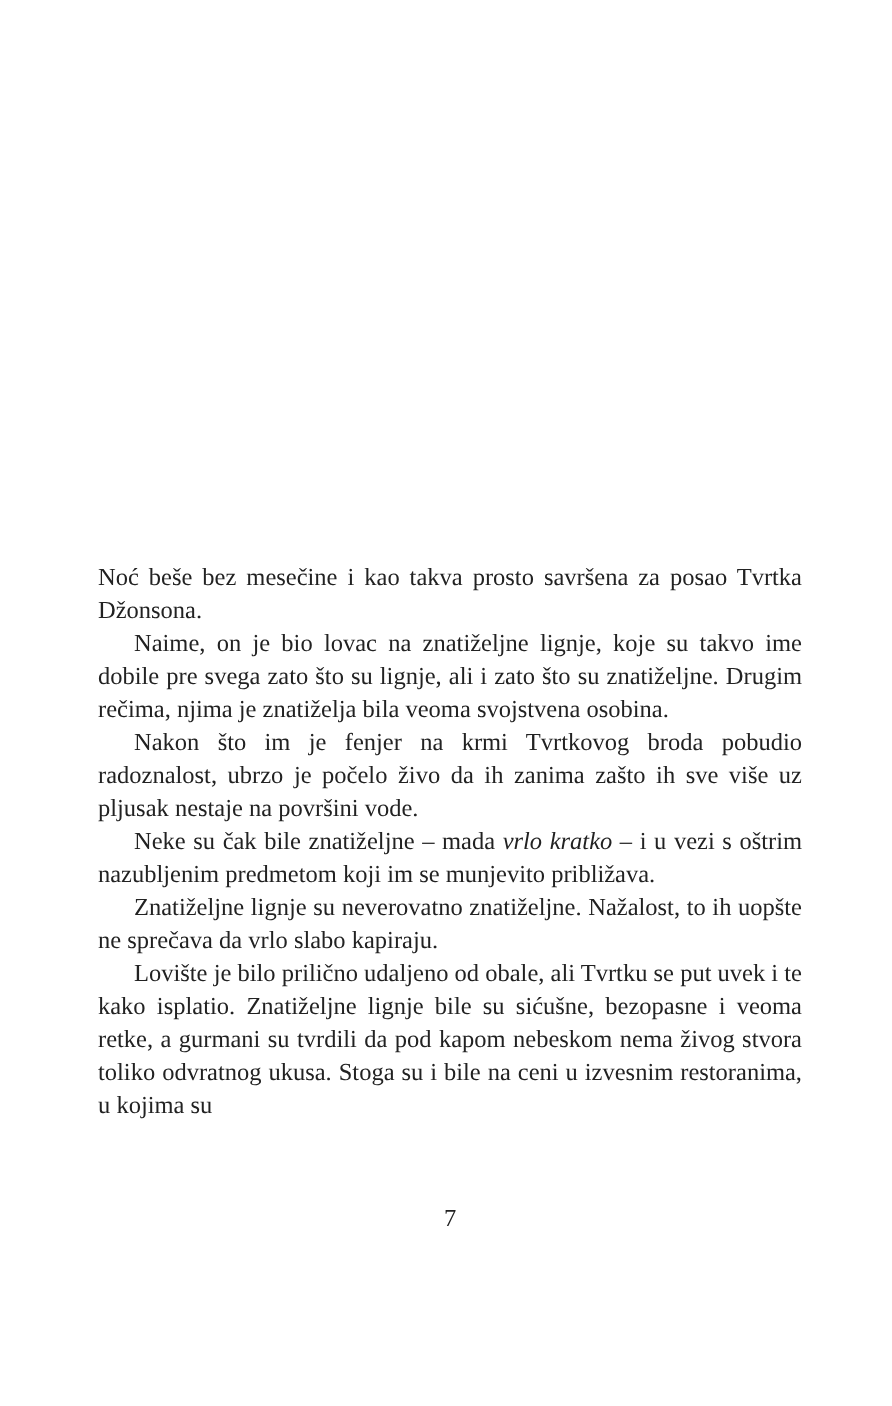Noć beše bez mesečine i kao takva prosto savršena za posao Tvrtka Džonsona.
Naime, on je bio lovac na znatiželjne lignje, koje su takvo ime dobile pre svega zato što su lignje, ali i zato što su znatiželjne. Drugim rečima, njima je znatiželja bila veoma svojstvena osobina.
Nakon što im je fenjer na krmi Tvrtkovog broda pobudio radoznalost, ubrzo je počelo živo da ih zanima zašto ih sve više uz pljusak nestaje na površini vode.
Neke su čak bile znatiželjne – mada vrlo kratko – i u vezi s oštrim nazubljenim predmetom koji im se munjevito približava.
Znatiželjne lignje su neverovatno znatiželjne. Nažalost, to ih uopšte ne sprečava da vrlo slabo kapiraju.
Lovište je bilo prilično udaljeno od obale, ali Tvrtku se put uvek i te kako isplatio. Znatiželjne lignje bile su sićušne, bezopasne i veoma retke, a gurmani su tvrdili da pod kapom nebeskom nema živog stvora toliko odvratnog ukusa. Stoga su i bile na ceni u izvesnim restoranima, u kojima su
7